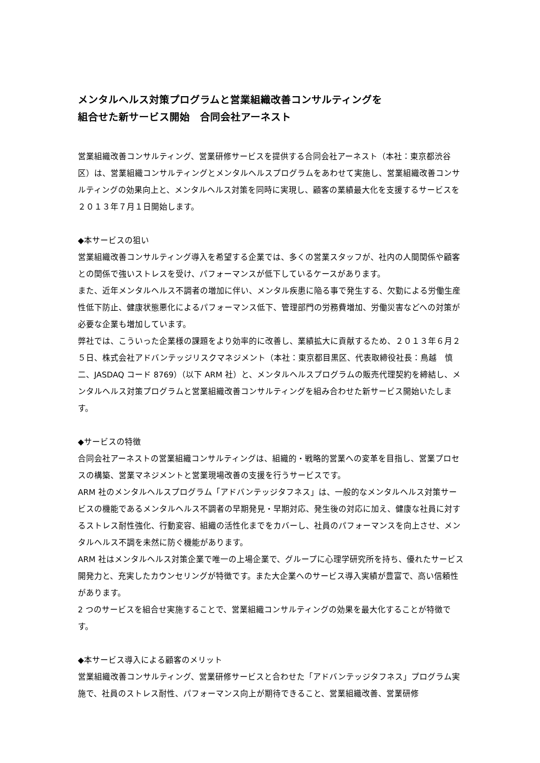メンタルヘルス対策プログラムと営業組織改善コンサルティングを
組合せた新サービス開始　合同会社アーネスト
営業組織改善コンサルティング、営業研修サービスを提供する合同会社アーネスト（本社：東京都渋谷区）は、営業組織コンサルティングとメンタルヘルスプログラムをあわせて実施し、営業組織改善コンサルティングの効果向上と、メンタルヘルス対策を同時に実現し、顧客の業績最大化を支援するサービスを２０１３年７月１日開始します。
◆本サービスの狙い
営業組織改善コンサルティング導入を希望する企業では、多くの営業スタッフが、社内の人間関係や顧客との関係で強いストレスを受け、パフォーマンスが低下しているケースがあります。
また、近年メンタルヘルス不調者の増加に伴い、メンタル疾患に陥る事で発生する、欠勤による労働生産性低下防止、健康状態悪化によるパフォーマンス低下、管理部門の労務費増加、労働災害などへの対策が必要な企業も増加しています。
弊社では、こういった企業様の課題をより効率的に改善し、業績拡大に貢献するため、２０１３年６月２５日、株式会社アドバンテッジリスクマネジメント（本社：東京都目黒区、代表取締役社長：鳥越　慎二、JASDAQ コード 8769）（以下 ARM 社）と、メンタルヘルスプログラムの販売代理契約を締結し、メンタルヘルス対策プログラムと営業組織改善コンサルティングを組み合わせた新サービス開始いたします。
◆サービスの特徴
合同会社アーネストの営業組織コンサルティングは、組織的・戦略的営業への変革を目指し、営業プロセスの構築、営業マネジメントと営業現場改善の支援を行うサービスです。
ARM 社のメンタルヘルスプログラム「アドバンテッジタフネス」は、一般的なメンタルヘルス対策サービスの機能であるメンタルヘルス不調者の早期発見・早期対応、発生後の対応に加え、健康な社員に対するストレス耐性強化、行動変容、組織の活性化までをカバーし、社員のパフォーマンスを向上させ、メンタルヘルス不調を未然に防ぐ機能があります。
ARM 社はメンタルヘルス対策企業で唯一の上場企業で、グループに心理学研究所を持ち、優れたサービス開発力と、充実したカウンセリングが特徴です。また大企業へのサービス導入実績が豊富で、高い信頼性があります。
2 つのサービスを組合せ実施することで、営業組織コンサルティングの効果を最大化することが特徴です。
◆本サービス導入による顧客のメリット
営業組織改善コンサルティング、営業研修サービスと合わせた「アドバンテッジタフネス」プログラム実施で、社員のストレス耐性、パフォーマンス向上が期待できること、営業組織改善、営業研修